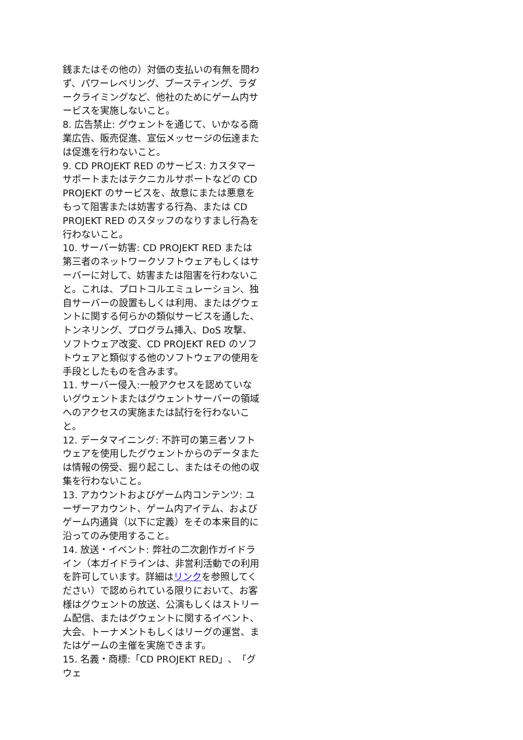銭またはその他の）対価の支払いの有無を問わず、パワーレベリング、ブースティング、ラダークライミングなど、他社のためにゲーム内サービスを実施しないこと。
8. 広告禁止: グウェントを通じて、いかなる商業広告、販売促進、宣伝メッセージの伝達または促進を行わないこと。
9. CD PROJEKT RED のサービス: カスタマーサポートまたはテクニカルサポートなどの CD PROJEKT のサービスを、故意にまたは悪意をもって阻害または妨害する行為、または CD PROJEKT RED のスタッフのなりすまし行為を行わないこと。
10. サーバー妨害: CD PROJEKT RED または第三者のネットワークソフトウェアもしくはサーバーに対して、妨害または阻害を行わないこと。これは、プロトコルエミュレーション、独自サーバーの設置もしくは利用、またはグウェントに関する何らかの類似サービスを通した、トンネリング、プログラム挿入、DoS 攻撃、ソフトウェア改変、CD PROJEKT RED のソフトウェアと類似する他のソフトウェアの使用を手段としたものを含みます。
11. サーバー侵入:一般アクセスを認めていないグウェントまたはグウェントサーバーの領域へのアクセスの実施または試行を行わないこと。
12. データマイニング: 不許可の第三者ソフトウェアを使用したグウェントからのデータまたは情報の傍受、掘り起こし、またはその他の収集を行わないこと。
13. アカウントおよびゲーム内コンテンツ: ユーザーアカウント、ゲーム内アイテム、およびゲーム内通貨（以下に定義）をその本来目的に沿ってのみ使用すること。
14. 放送・イベント: 弊社の二次創作ガイドライン（本ガイドラインは、非営利活動での利用を許可しています。詳細はリンクを参照してください）で認められている限りにおいて、お客様はグウェントの放送、公演もしくはストリーム配信、またはグウェントに関するイベント、大会、トーナメントもしくはリーグの運営、またはゲームの主催を実施できます。
15. 名義・商標:「CD PROJEKT RED」、「グウェ